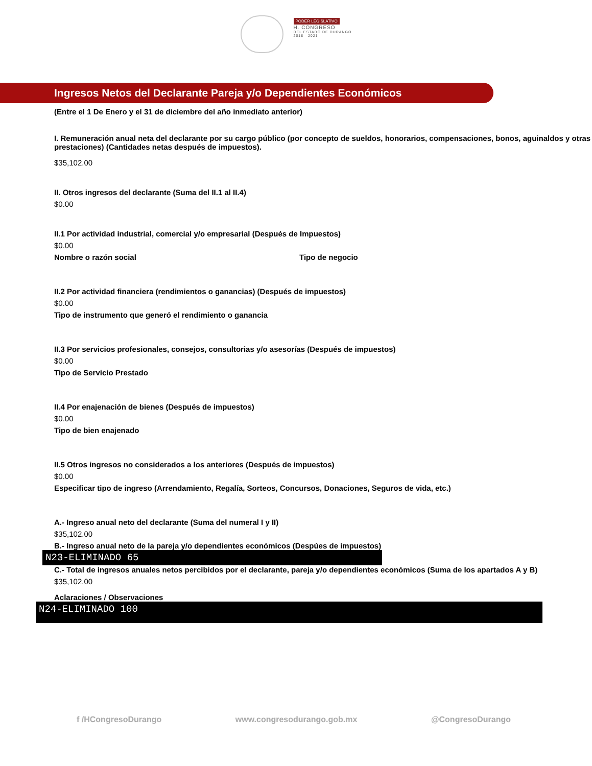PODER LEGISLATIVO
H. CONGRESO
DEL ESTADO DE DURANGO
2018 2021
Ingresos Netos del Declarante Pareja y/o Dependientes Económicos
(Entre el 1 De Enero y el 31 de diciembre del año inmediato anterior)
I. Remuneración anual neta del declarante por su cargo público (por concepto de sueldos, honorarios, compensaciones, bonos, aguinaldos y otras prestaciones) (Cantidades netas después de impuestos).
$35,102.00
II. Otros ingresos del declarante (Suma del II.1 al II.4)
$0.00
II.1 Por actividad industrial, comercial y/o empresarial (Después de Impuestos)
$0.00
Nombre o razón social Tipo de negocio
II.2 Por actividad financiera (rendimientos o ganancias) (Después de impuestos)
$0.00
Tipo de instrumento que generó el rendimiento o ganancia
II.3 Por servicios profesionales, consejos, consultorias y/o asesorías (Después de impuestos)
$0.00
Tipo de Servicio Prestado
II.4 Por enajenación de bienes (Después de impuestos)
$0.00
Tipo de bien enajenado
II.5 Otros ingresos no considerados a los anteriores (Después de impuestos)
$0.00
Especificar tipo de ingreso (Arrendamiento, Regalía, Sorteos, Concursos, Donaciones, Seguros de vida, etc.)
A.- Ingreso anual neto del declarante (Suma del numeral I y II)
$35,102.00
B.- Ingreso anual neto de la pareja y/o dependientes económicos (Despúes de impuestos)
N23-ELIMINADO 65
C.- Total de ingresos anuales netos percibidos por el declarante, pareja y/o dependientes económicos (Suma de los apartados A y B)
$35,102.00
Aclaraciones / Observaciones
N24-ELIMINADO 100
f /HCongresoDurango www.congresodurango.gob.mx @CongresoDurango